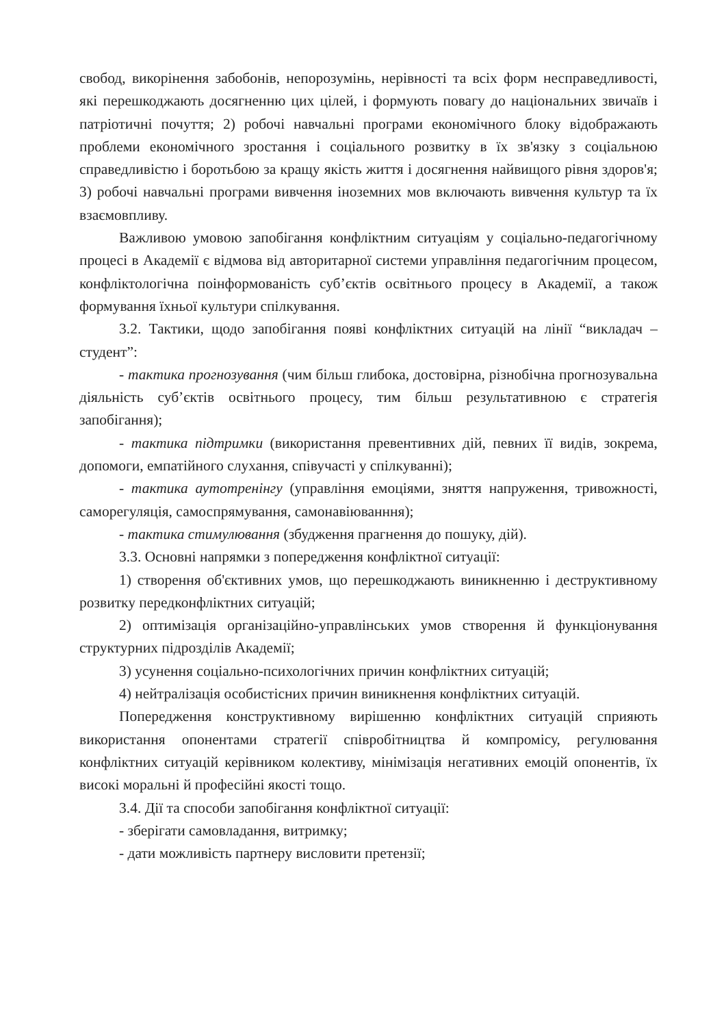свобод, викорінення забобонів, непорозумінь, нерівності та всіх форм несправедливості, які перешкоджають досягненню цих цілей, і формують повагу до національних звичаїв і патріотичні почуття; 2) робочі навчальні програми економічного блоку відображають проблеми економічного зростання і соціального розвитку в їх зв'язку з соціальною справедливістю і боротьбою за кращу якість життя і досягнення найвищого рівня здоров'я; 3) робочі навчальні програми вивчення іноземних мов включають вивчення культур та їх взаємовпливу.
Важливою умовою запобігання конфліктним ситуаціям у соціально-педагогічному процесі в Академії є відмова від авторитарної системи управління педагогічним процесом, конфліктологічна поінформованість суб’єктів освітнього процесу в Академії, а також формування їхньої культури спілкування.
3.2. Тактики, щодо запобігання появі конфліктних ситуацій на лінії “викладач – студент”:
- тактика прогнозування (чим більш глибока, достовірна, різнобічна прогнозувальна діяльність суб’єктів освітнього процесу, тим більш результативною є стратегія запобігання);
- тактика підтримки (використання превентивних дій, певних її видів, зокрема, допомоги, емпатійного слухання, співучасті у спілкуванні);
- тактика аутотренінгу (управління емоціями, зняття напруження, тривожності, саморегуляція, самоспрямування, самонавіюванння);
- тактика стимулювання (збудження прагнення до пошуку, дій).
3.3. Основні напрямки з попередження конфліктної ситуації:
1) створення об'єктивних умов, що перешкоджають виникненню і деструктивному розвитку передконфліктних ситуацій;
2) оптимізація організаційно-управлінських умов створення й функціонування структурних підрозділів Академії;
3) усунення соціально-психологічних причин конфліктних ситуацій;
4) нейтралізація особистісних причин виникнення конфліктних ситуацій.
Попередження конструктивному вирішенню конфліктних ситуацій сприяють використання опонентами стратегії співробітництва й компромісу, регулювання конфліктних ситуацій керівником колективу, мінімізація негативних емоцій опонентів, їх високі моральні й професійні якості тощо.
3.4. Дії та способи запобігання конфліктної ситуації:
- зберігати самовладання, витримку;
- дати можливість партнеру висловити претензії;